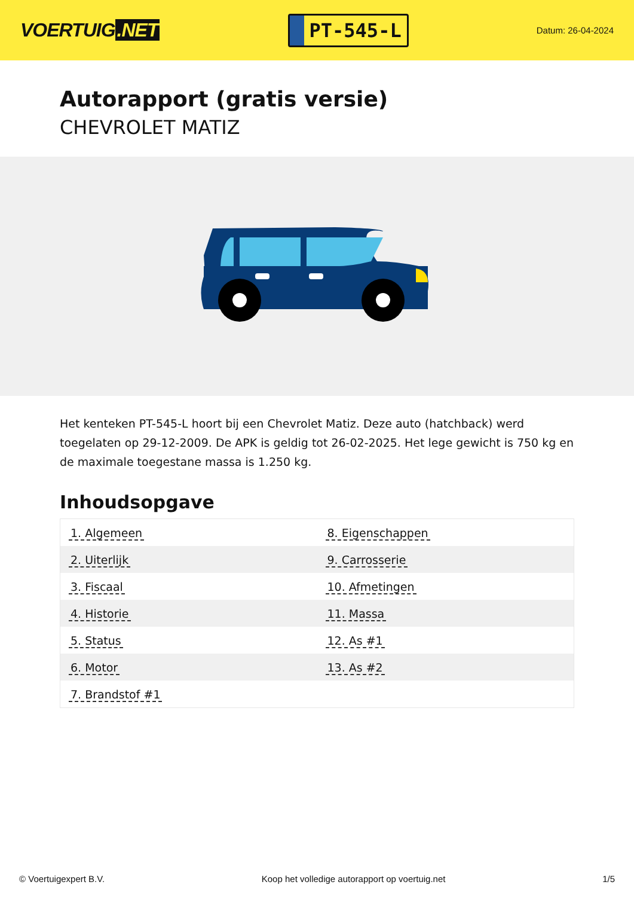VOERTUIG.NET
PT-545-L
Datum: 26-04-2024
Autorapport (gratis versie)
CHEVROLET MATIZ
Het kenteken PT-545-L hoort bij een Chevrolet Matiz. Deze auto (hatchback) werd toegelaten op 29-12-2009. De APK is geldig tot 26-02-2025. Het lege gewicht is 750 kg en de maximale toegestane massa is 1.250 kg.
Inhoudsopgave
| 1. Algemeen | 8. Eigenschappen |
| 2. Uiterlijk | 9. Carrosserie |
| 3. Fiscaal | 10. Afmetingen |
| 4. Historie | 11. Massa |
| 5. Status | 12. As #1 |
| 6. Motor | 13. As #2 |
| 7. Brandstof #1 | |
© Voertuigexpert B.V. Koop het volledige autorapport op voertuig.net
1/5